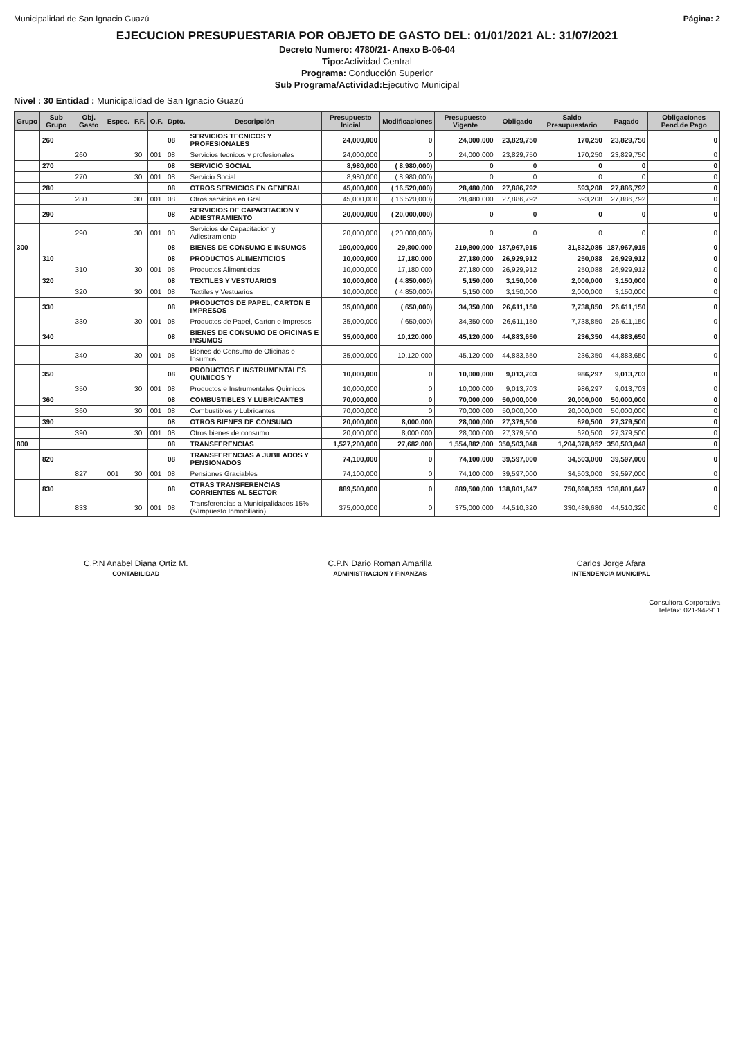Municipalidad de San Ignacio Guazú Página: 2
EJECUCION PRESUPUESTARIA POR OBJETO DE GASTO DEL: 01/01/2021 AL: 31/07/2021
Decreto Numero: 4780/21- Anexo B-06-04
Tipo: Actividad Central
Programa: Conducción Superior
Sub Programa/Actividad: Ejecutivo Municipal
Nivel : 30 Entidad : Municipalidad de San Ignacio Guazú
| Grupo | Sub Grupo | Obj. Gasto | Espec. | F.F. | O.F. | Dpto. | Descripción | Presupuesto Inicial | Modificaciones | Presupuesto Vigente | Obligado | Saldo Presupuestario | Pagado | Obligaciones Pend.de Pago |
| --- | --- | --- | --- | --- | --- | --- | --- | --- | --- | --- | --- | --- | --- | --- |
| | 260 | | | | | 08 | SERVICIOS TECNICOS Y PROFESIONALES | 24,000,000 | 0 | 24,000,000 | 23,829,750 | 170,250 | 23,829,750 | 0 |
| | | 260 | | 30 | 001 | 08 | Servicios tecnicos y profesionales | 24,000,000 | 0 | 24,000,000 | 23,829,750 | 170,250 | 23,829,750 | 0 |
| | 270 | | | | | 08 | SERVICIO SOCIAL | 8,980,000 | ( 8,980,000) | 0 | 0 | 0 | 0 | 0 |
| | | 270 | | 30 | 001 | 08 | Servicio Social | 8,980,000 | ( 8,980,000) | 0 | 0 | 0 | 0 | 0 |
| | 280 | | | | | 08 | OTROS SERVICIOS EN GENERAL | 45,000,000 | ( 16,520,000) | 28,480,000 | 27,886,792 | 593,208 | 27,886,792 | 0 |
| | | 280 | | 30 | 001 | 08 | Otros servicios en Gral. | 45,000,000 | ( 16,520,000) | 28,480,000 | 27,886,792 | 593,208 | 27,886,792 | 0 |
| | 290 | | | | | 08 | SERVICIOS DE CAPACITACION Y ADIESTRAMIENTO | 20,000,000 | ( 20,000,000) | 0 | 0 | 0 | 0 | 0 |
| | | 290 | | 30 | 001 | 08 | Servicios de Capacitacion y Adiestramiento | 20,000,000 | ( 20,000,000) | 0 | 0 | 0 | 0 | 0 |
| 300 | | | | | | 08 | BIENES DE CONSUMO E INSUMOS | 190,000,000 | 29,800,000 | 219,800,000 | 187,967,915 | 31,832,085 | 187,967,915 | 0 |
| | 310 | | | | | 08 | PRODUCTOS ALIMENTICIOS | 10,000,000 | 17,180,000 | 27,180,000 | 26,929,912 | 250,088 | 26,929,912 | 0 |
| | | 310 | | 30 | 001 | 08 | Productos Alimenticios | 10,000,000 | 17,180,000 | 27,180,000 | 26,929,912 | 250,088 | 26,929,912 | 0 |
| | 320 | | | | | 08 | TEXTILES Y VESTUARIOS | 10,000,000 | ( 4,850,000) | 5,150,000 | 3,150,000 | 2,000,000 | 3,150,000 | 0 |
| | | 320 | | 30 | 001 | 08 | Textiles y Vestuarios | 10,000,000 | ( 4,850,000) | 5,150,000 | 3,150,000 | 2,000,000 | 3,150,000 | 0 |
| | 330 | | | | | 08 | PRODUCTOS DE PAPEL, CARTON E IMPRESOS | 35,000,000 | ( 650,000) | 34,350,000 | 26,611,150 | 7,738,850 | 26,611,150 | 0 |
| | | 330 | | 30 | 001 | 08 | Productos de Papel, Carton e Impresos | 35,000,000 | ( 650,000) | 34,350,000 | 26,611,150 | 7,738,850 | 26,611,150 | 0 |
| | 340 | | | | | 08 | BIENES DE CONSUMO DE OFICINAS E INSUMOS | 35,000,000 | 10,120,000 | 45,120,000 | 44,883,650 | 236,350 | 44,883,650 | 0 |
| | | 340 | | 30 | 001 | 08 | Bienes de Consumo de Oficinas e Insumos | 35,000,000 | 10,120,000 | 45,120,000 | 44,883,650 | 236,350 | 44,883,650 | 0 |
| | 350 | | | | | 08 | PRODUCTOS E INSTRUMENTALES QUIMICOS Y | 10,000,000 | 0 | 10,000,000 | 9,013,703 | 986,297 | 9,013,703 | 0 |
| | | 350 | | 30 | 001 | 08 | Productos e Instrumentales Quimicos | 10,000,000 | 0 | 10,000,000 | 9,013,703 | 986,297 | 9,013,703 | 0 |
| | 360 | | | | | 08 | COMBUSTIBLES Y LUBRICANTES | 70,000,000 | 0 | 70,000,000 | 50,000,000 | 20,000,000 | 50,000,000 | 0 |
| | | 360 | | 30 | 001 | 08 | Combustibles y Lubricantes | 70,000,000 | 0 | 70,000,000 | 50,000,000 | 20,000,000 | 50,000,000 | 0 |
| | 390 | | | | | 08 | OTROS BIENES DE CONSUMO | 20,000,000 | 8,000,000 | 28,000,000 | 27,379,500 | 620,500 | 27,379,500 | 0 |
| | | 390 | | 30 | 001 | 08 | Otros bienes de consumo | 20,000,000 | 8,000,000 | 28,000,000 | 27,379,500 | 620,500 | 27,379,500 | 0 |
| 800 | | | | | | 08 | TRANSFERENCIAS | 1,527,200,000 | 27,682,000 | 1,554,882,000 | 350,503,048 | 1,204,378,952 | 350,503,048 | 0 |
| | 820 | | | | | 08 | TRANSFERENCIAS A JUBILADOS Y PENSIONADOS | 74,100,000 | 0 | 74,100,000 | 39,597,000 | 34,503,000 | 39,597,000 | 0 |
| | | 827 | 001 | 30 | 001 | 08 | Pensiones Graciables | 74,100,000 | 0 | 74,100,000 | 39,597,000 | 34,503,000 | 39,597,000 | 0 |
| | 830 | | | | | 08 | OTRAS TRANSFERENCIAS CORRIENTES AL SECTOR | 889,500,000 | 0 | 889,500,000 | 138,801,647 | 750,698,353 | 138,801,647 | 0 |
| | | 833 | | 30 | 001 | 08 | Transferencias a Municipalidades 15% (s/Impuesto Inmobiliario) | 375,000,000 | 0 | 375,000,000 | 44,510,320 | 330,489,680 | 44,510,320 | 0 |
C.P.N Anabel Diana Ortiz M.
CONTABILIDAD
C.P.N Dario Roman Amarilla
ADMINISTRACION Y FINANZAS
Carlos Jorge Afara
INTENDENCIA MUNICIPAL
Consultora Corporativa
Telefax: 021-942911